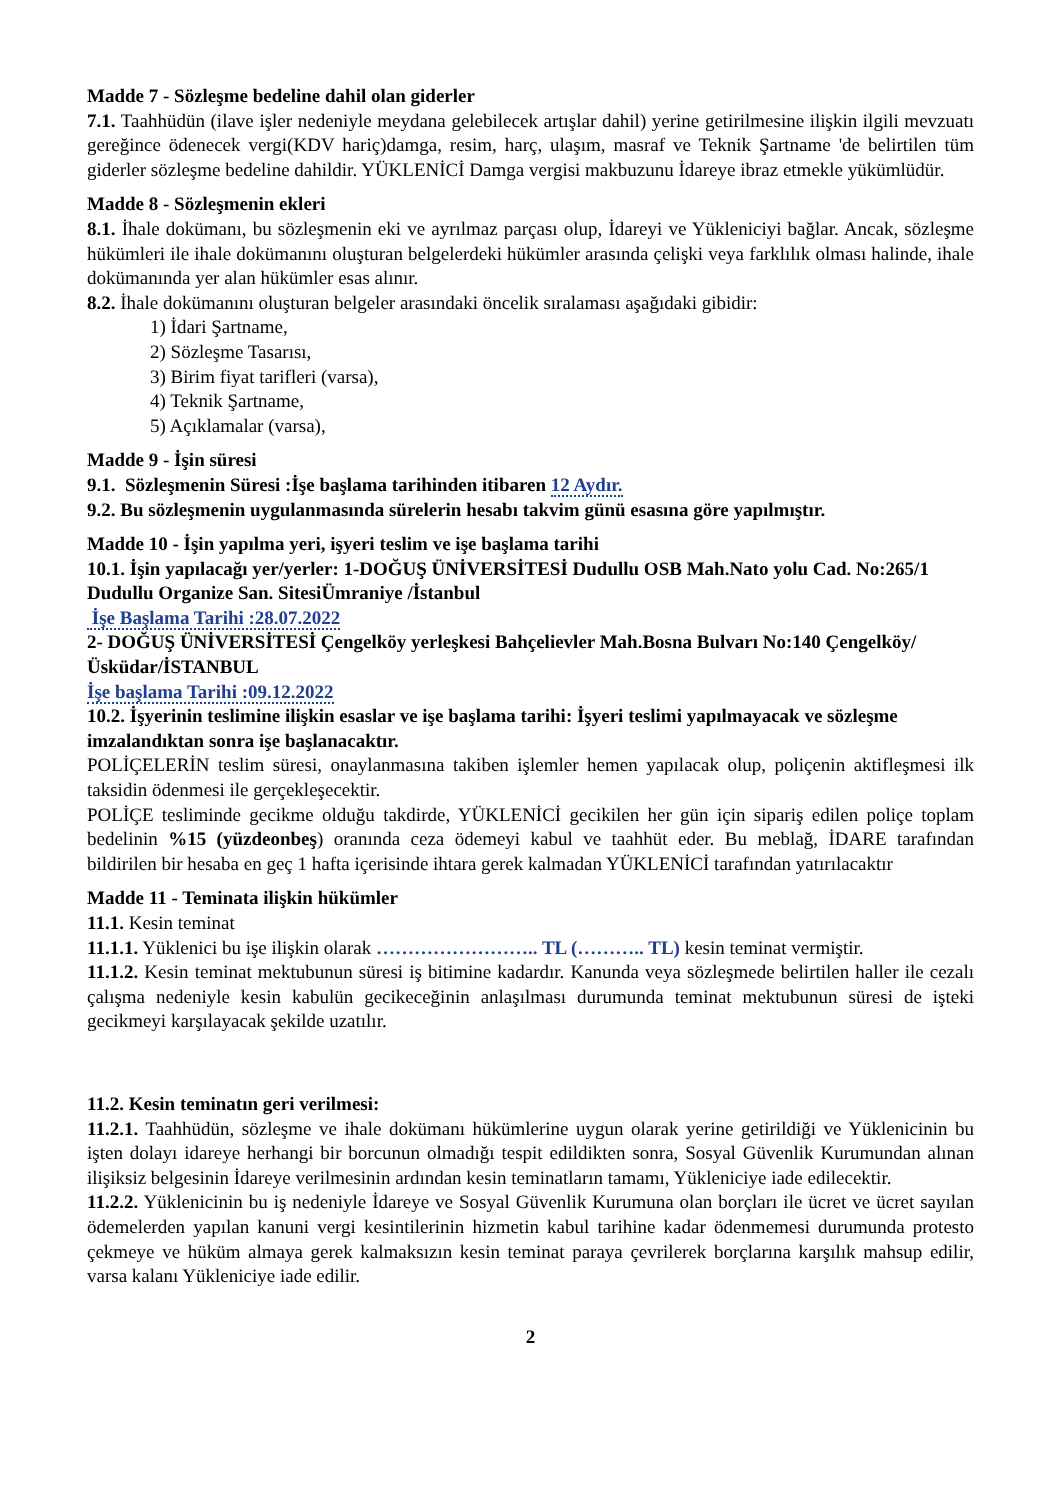Madde 7 - Sözleşme bedeline dahil olan giderler
7.1. Taahhüdün (ilave işler nedeniyle meydana gelebilecek artışlar dahil) yerine getirilmesine ilişkin ilgili mevzuatı gereğince ödenecek vergi(KDV hariç)damga, resim, harç, ulaşım, masraf ve Teknik Şartname 'de belirtilen tüm giderler sözleşme bedeline dahildir. YÜKLENİCİ Damga vergisi makbuzunu İdareye ibraz etmekle yükümlüdür.
Madde 8 - Sözleşmenin ekleri
8.1. İhale dokümanı, bu sözleşmenin eki ve ayrılmaz parçası olup, İdareyi ve Yükleniciyi bağlar. Ancak, sözleşme hükümleri ile ihale dokümanını oluşturan belgelerdeki hükümler arasında çelişki veya farklılık olması halinde, ihale dokümanında yer alan hükümler esas alınır.
8.2. İhale dokümanını oluşturan belgeler arasındaki öncelik sıralaması aşağıdaki gibidir:
1) İdari Şartname,
2) Sözleşme Tasarısı,
3) Birim fiyat tarifleri (varsa),
4) Teknik Şartname,
5) Açıklamalar (varsa),
Madde 9 - İşin süresi
9.1. Sözleşmenin Süresi :İşe başlama tarihinden itibaren 12 Aydır.
9.2. Bu sözleşmenin uygulanmasında sürelerin hesabı takvim günü esasına göre yapılmıştır.
Madde 10 - İşin yapılma yeri, işyeri teslim ve işe başlama tarihi
10.1. İşin yapılacağı yer/yerler: 1-DOĞUŞ ÜNİVERSİTESİ Dudullu OSB Mah.Nato yolu Cad. No:265/1 Dudullu Organize San. SitesiÜmraniye /İstanbul
İşe Başlama Tarihi :28.07.2022
2- DOĞUŞ ÜNİVERSİTESİ Çengelköy yerleşkesi Bahçelievler Mah.Bosna Bulvarı No:140 Çengelköy/Üsküdar/İSTANBUL
İşe başlama Tarihi :09.12.2022
10.2. İşyerinin teslimine ilişkin esaslar ve işe başlama tarihi: İşyeri teslimi yapılmayacak ve sözleşme imzalandıktan sonra işe başlanacaktır.
POLİÇELERİN teslim süresi, onaylanmasına takiben işlemler hemen yapılacak olup, poliçenin aktifleşmesi ilk taksidin ödenmesi ile gerçekleşecektir.
POLİÇE tesliminde gecikme olduğu takdirde, YÜKLENİCİ gecikilen her gün için sipariş edilen poliçe toplam bedelinin %15 (yüzdeonbeş) oranında ceza ödemeyi kabul ve taahhüt eder. Bu meblağ, İDARE tarafından bildirilen bir hesaba en geç 1 hafta içerisinde ihtara gerek kalmadan YÜKLENİCİ tarafından yatırılacaktır
Madde 11 - Teminata ilişkin hükümler
11.1. Kesin teminat
11.1.1. Yüklenici bu işe ilişkin olarak …………………….. TL (……….. TL) kesin teminat vermiştir.
11.1.2. Kesin teminat mektubunun süresi iş bitimine kadardır. Kanunda veya sözleşmede belirtilen haller ile cezalı çalışma nedeniyle kesin kabulün gecikeceğinin anlaşılması durumunda teminat mektubunun süresi de işteki gecikmeyi karşılayacak şekilde uzatılır.
11.2. Kesin teminatın geri verilmesi:
11.2.1. Taahhüdün, sözleşme ve ihale dokümanı hükümlerine uygun olarak yerine getirildiği ve Yüklenicinin bu işten dolayı idareye herhangi bir borcunun olmadığı tespit edildikten sonra, Sosyal Güvenlik Kurumundan alınan ilişiksiz belgesinin İdareye verilmesinin ardından kesin teminatların tamamı, Yükleniciye iade edilecektir.
11.2.2. Yüklenicinin bu iş nedeniyle İdareye ve Sosyal Güvenlik Kurumuna olan borçları ile ücret ve ücret sayılan ödemelerden yapılan kanuni vergi kesintilerinin hizmetin kabul tarihine kadar ödenmemesi durumunda protesto çekmeye ve hüküm almaya gerek kalmaksızın kesin teminat paraya çevrilerek borçlarına karşılık mahsup edilir, varsa kalanı Yükleniciye iade edilir.
2